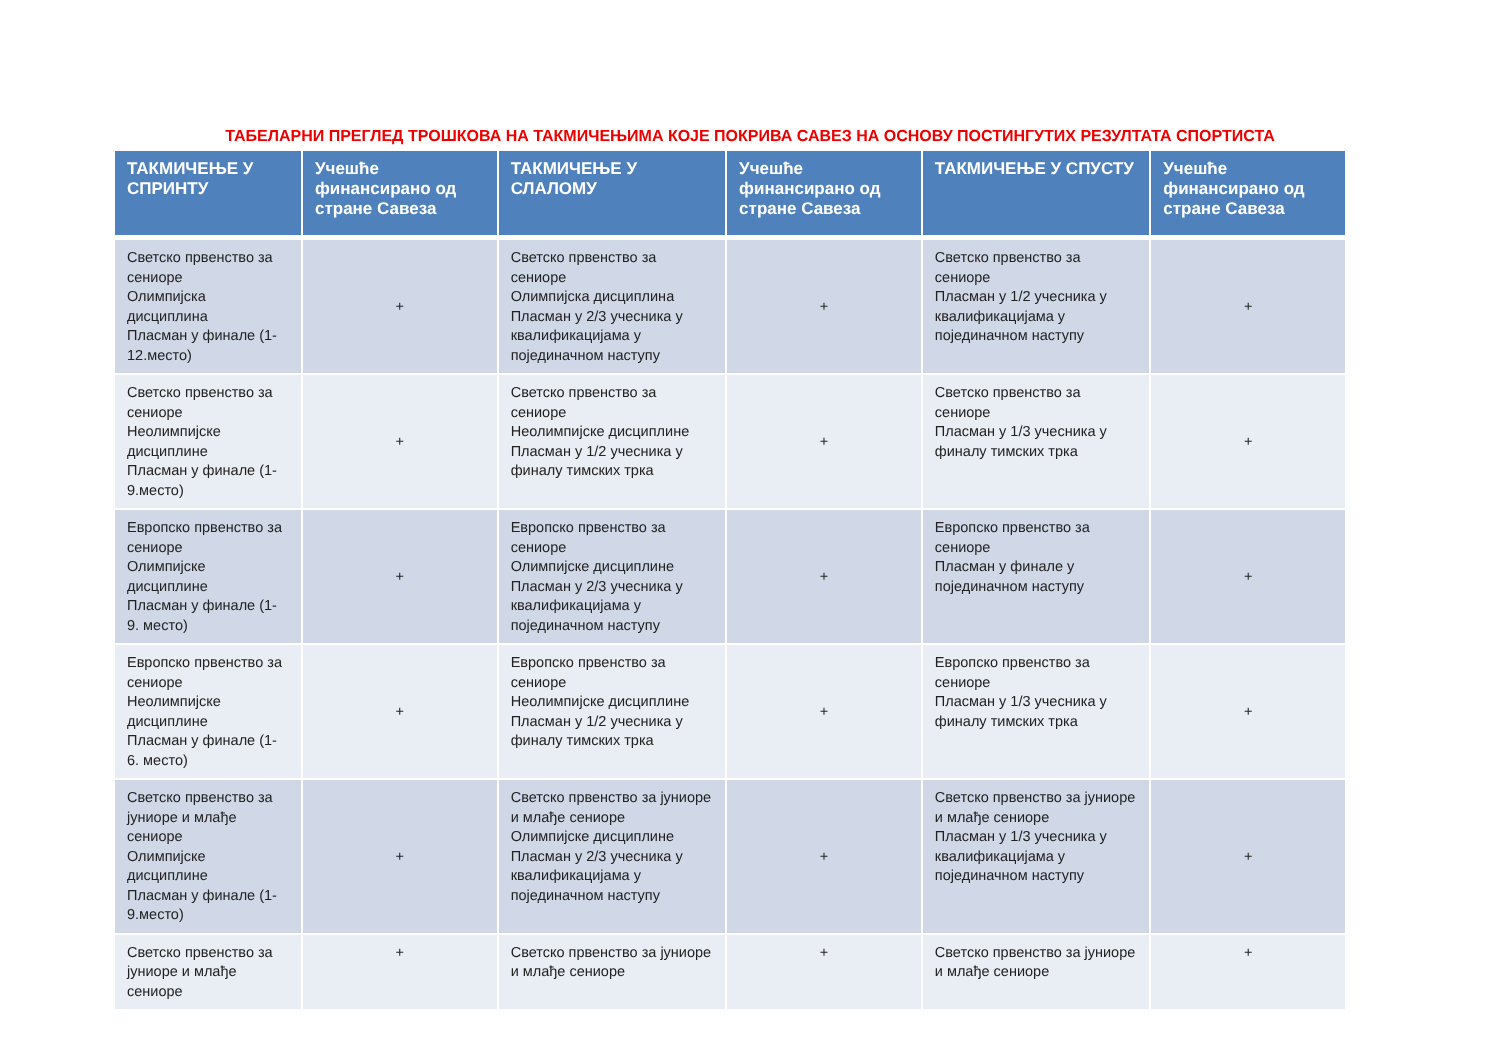ТАБЕЛАРНИ ПРЕГЛЕД ТРОШКОВА НА ТАКМИЧЕЊИМА КОЈЕ ПОКРИВА САВЕЗ НА ОСНОВУ ПОСТИНГУТИХ РЕЗУЛТАТА СПОРТИСТА
| ТАКМИЧЕЊЕ У СПРИНТУ | Учешће финансирано од стране Савеза | ТАКМИЧЕЊЕ У СЛАЛОМУ | Учешће финансирано од стране Савеза | ТАКМИЧЕЊЕ У СПУСТУ | Учешће финансирано од стране Савеза |
| --- | --- | --- | --- | --- | --- |
| Светско првенство за сениоре Олимпијска дисциплина Пласман у финале (1-12.место) | + | Светско првенство за сениоре Олимпијска дисциплина Пласман у 2/3 учесника у квалификацијама у појединачном наступу | + | Светско првенство за сениоре Пласман у 1/2 учесника у квалификацијама у појединачном наступу | + |
| Светско првенство за сениоре Неолимпијске дисциплине Пласман у финале (1-9.место) | + | Светско првенство за сениоре Неолимпијске дисциплине Пласман у 1/2 учесника у финалу тимских трка | + | Светско првенство за сениоре Пласман у 1/3 учесника у финалу тимских трка | + |
| Европско првенство за сениоре Олимпијске дисциплине Пласман у финале (1-9. место) | + | Европско првенство за сениоре Олимпијске дисциплине Пласман у 2/3 учесника у квалификацијама у појединачном наступу | + | Европско првенство за сениоре Пласман у финале у појединачном наступу | + |
| Европско првенство за сениоре Неолимпијске дисциплине Пласман у финале (1-6. место) | + | Европско првенство за сениоре Неолимпијске дисциплине Пласман у 1/2 учесника у финалу тимских трка | + | Европско првенство за сениоре Пласман у 1/3 учесника у финалу тимских трка | + |
| Светско првенство за јуниоре и млађе сениоре Олимпијске дисциплине Пласман у финале (1-9.место) | + | Светско првенство за јуниоре и млађе сениоре Олимпијске дисциплине Пласман у 2/3 учесника у квалификацијама у појединачном наступу | + | Светско првенство за јуниоре и млађе сениоре Пласман у 1/3 учесника у квалификацијама у појединачном наступу | + |
| Светско првенство за јуниоре и млађе сениоре | + | Светско првенство за јуниоре и млађе сениоре | + | Светско првенство за јуниоре и млађе сениоре | + |